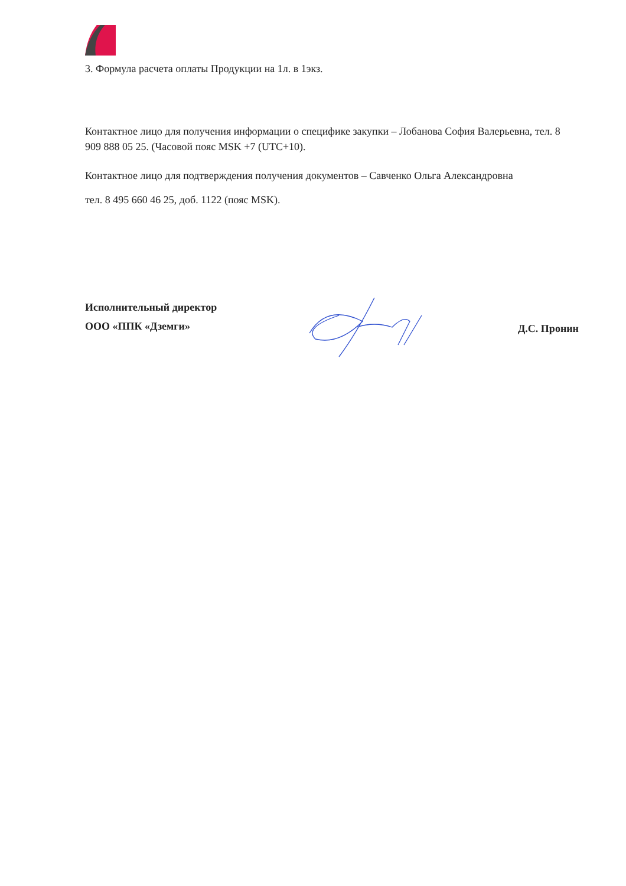3. Формула расчета оплаты Продукции на 1л. в 1экз.
Контактное лицо для получения информации о специфике закупки – Лобанова София Валерьевна, тел. 8 909 888 05 25. (Часовой пояс MSK +7 (UTC+10).
Контактное лицо для подтверждения получения документов – Савченко Ольга Александровна
тел. 8 495 660 46 25, доб. 1122 (пояс MSK).
Исполнительный директор
ООО «ППК «Дземги»
Д.С. Пронин